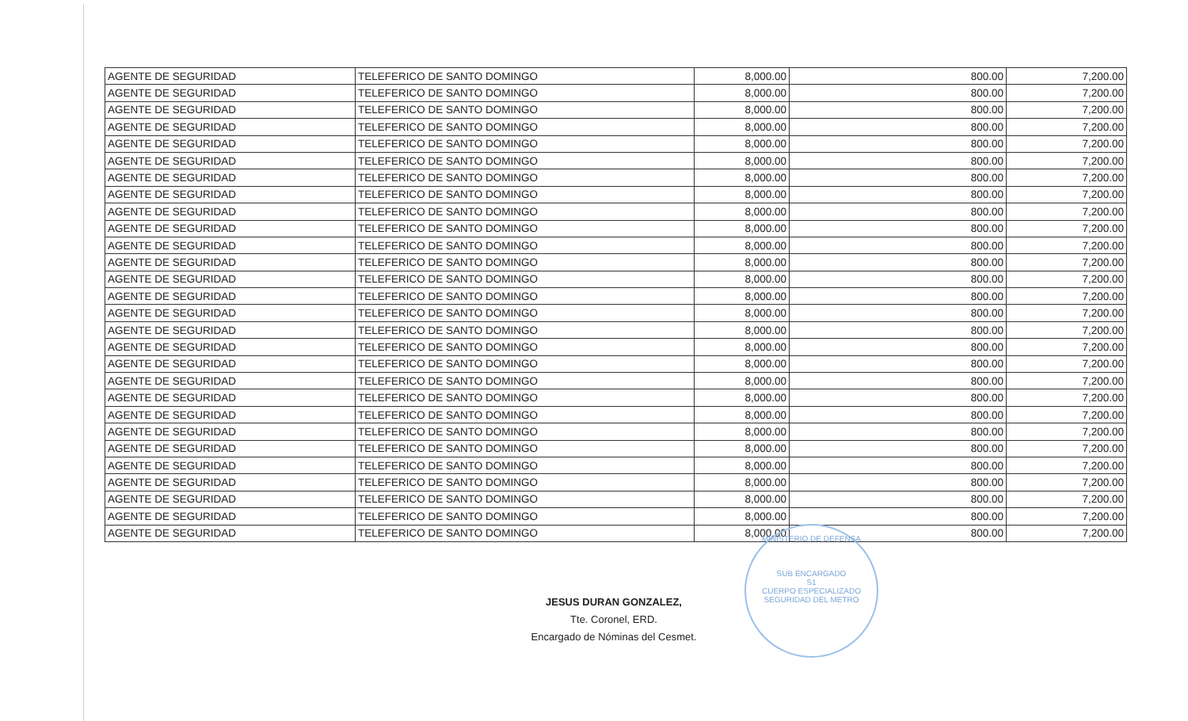| AGENTE DE SEGURIDAD | TELEFERICO DE SANTO DOMINGO | 8,000.00 | 800.00 | 7,200.00 |
| AGENTE DE SEGURIDAD | TELEFERICO DE SANTO DOMINGO | 8,000.00 | 800.00 | 7,200.00 |
| AGENTE DE SEGURIDAD | TELEFERICO DE SANTO DOMINGO | 8,000.00 | 800.00 | 7,200.00 |
| AGENTE DE SEGURIDAD | TELEFERICO DE SANTO DOMINGO | 8,000.00 | 800.00 | 7,200.00 |
| AGENTE DE SEGURIDAD | TELEFERICO DE SANTO DOMINGO | 8,000.00 | 800.00 | 7,200.00 |
| AGENTE DE SEGURIDAD | TELEFERICO DE SANTO DOMINGO | 8,000.00 | 800.00 | 7,200.00 |
| AGENTE DE SEGURIDAD | TELEFERICO DE SANTO DOMINGO | 8,000.00 | 800.00 | 7,200.00 |
| AGENTE DE SEGURIDAD | TELEFERICO DE SANTO DOMINGO | 8,000.00 | 800.00 | 7,200.00 |
| AGENTE DE SEGURIDAD | TELEFERICO DE SANTO DOMINGO | 8,000.00 | 800.00 | 7,200.00 |
| AGENTE DE SEGURIDAD | TELEFERICO DE SANTO DOMINGO | 8,000.00 | 800.00 | 7,200.00 |
| AGENTE DE SEGURIDAD | TELEFERICO DE SANTO DOMINGO | 8,000.00 | 800.00 | 7,200.00 |
| AGENTE DE SEGURIDAD | TELEFERICO DE SANTO DOMINGO | 8,000.00 | 800.00 | 7,200.00 |
| AGENTE DE SEGURIDAD | TELEFERICO DE SANTO DOMINGO | 8,000.00 | 800.00 | 7,200.00 |
| AGENTE DE SEGURIDAD | TELEFERICO DE SANTO DOMINGO | 8,000.00 | 800.00 | 7,200.00 |
| AGENTE DE SEGURIDAD | TELEFERICO DE SANTO DOMINGO | 8,000.00 | 800.00 | 7,200.00 |
| AGENTE DE SEGURIDAD | TELEFERICO DE SANTO DOMINGO | 8,000.00 | 800.00 | 7,200.00 |
| AGENTE DE SEGURIDAD | TELEFERICO DE SANTO DOMINGO | 8,000.00 | 800.00 | 7,200.00 |
| AGENTE DE SEGURIDAD | TELEFERICO DE SANTO DOMINGO | 8,000.00 | 800.00 | 7,200.00 |
| AGENTE DE SEGURIDAD | TELEFERICO DE SANTO DOMINGO | 8,000.00 | 800.00 | 7,200.00 |
| AGENTE DE SEGURIDAD | TELEFERICO DE SANTO DOMINGO | 8,000.00 | 800.00 | 7,200.00 |
| AGENTE DE SEGURIDAD | TELEFERICO DE SANTO DOMINGO | 8,000.00 | 800.00 | 7,200.00 |
| AGENTE DE SEGURIDAD | TELEFERICO DE SANTO DOMINGO | 8,000.00 | 800.00 | 7,200.00 |
| AGENTE DE SEGURIDAD | TELEFERICO DE SANTO DOMINGO | 8,000.00 | 800.00 | 7,200.00 |
| AGENTE DE SEGURIDAD | TELEFERICO DE SANTO DOMINGO | 8,000.00 | 800.00 | 7,200.00 |
| AGENTE DE SEGURIDAD | TELEFERICO DE SANTO DOMINGO | 8,000.00 | 800.00 | 7,200.00 |
| AGENTE DE SEGURIDAD | TELEFERICO DE SANTO DOMINGO | 8,000.00 | 800.00 | 7,200.00 |
| AGENTE DE SEGURIDAD | TELEFERICO DE SANTO DOMINGO | 8,000.00 | 800.00 | 7,200.00 |
| AGENTE DE SEGURIDAD | TELEFERICO DE SANTO DOMINGO | 8,000.00 | 800.00 | 7,200.00 |
JESUS DURAN GONZALEZ,
Tte. Coronel, ERD.
Encargado de Nóminas del Cesmet.
MINISTERIO DE DEFENSA
SUB ENCARGADO
S1
CUERPO ESPECIALIZADO SEGURIDAD DEL METRO